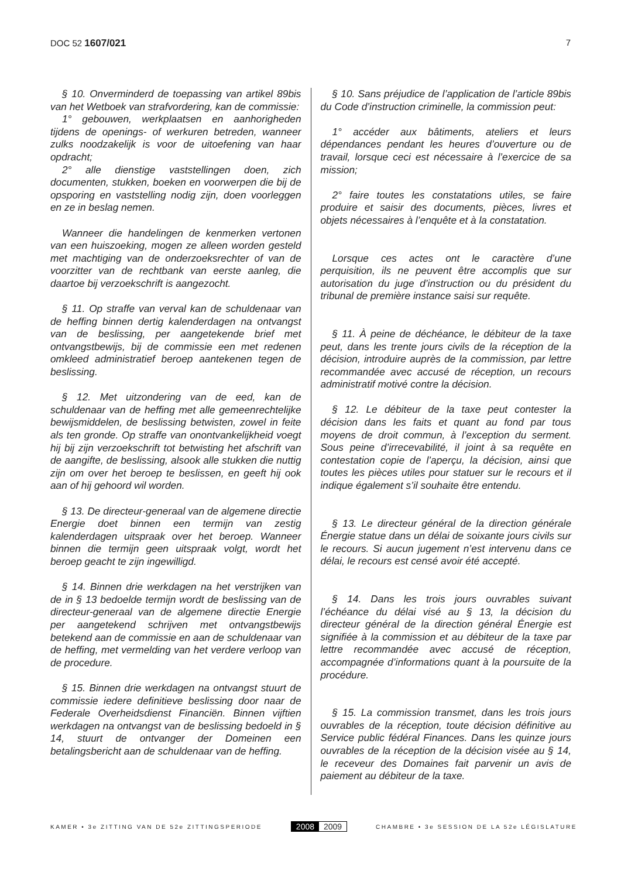DOC 52 1607/021 7
§ 10. Onverminderd de toepassing van artikel 89bis van het Wetboek van strafvordering, kan de commissie:
1° gebouwen, werkplaatsen en aanhorigheden tijdens de openings- of werkuren betreden, wanneer zulks noodzakelijk is voor de uitoefening van haar opdracht;
2° alle dienstige vaststellingen doen, zich documenten, stukken, boeken en voorwerpen die bij de opsporing en vaststelling nodig zijn, doen voorleggen en ze in beslag nemen.
Wanneer die handelingen de kenmerken vertonen van een huiszoeking, mogen ze alleen worden gesteld met machtiging van de onderzoeksrechter of van de voorzitter van de rechtbank van eerste aanleg, die daartoe bij verzoekschrift is aangezocht.
§ 11. Op straffe van verval kan de schuldenaar van de heffing binnen dertig kalenderdagen na ontvangst van de beslissing, per aangetekende brief met ontvangstbewijs, bij de commissie een met redenen omkleed administratief beroep aantekenen tegen de beslissing.
§ 12. Met uitzondering van de eed, kan de schuldenaar van de heffing met alle gemeenrechtelijke bewijsmiddelen, de beslissing betwisten, zowel in feite als ten gronde. Op straffe van onontvankelijkheid voegt hij bij zijn verzoekschrift tot betwisting het afschrift van de aangifte, de beslissing, alsook alle stukken die nuttig zijn om over het beroep te beslissen, en geeft hij ook aan of hij gehoord wil worden.
§ 13. De directeur-generaal van de algemene directie Energie doet binnen een termijn van zestig kalenderdagen uitspraak over het beroep. Wanneer binnen die termijn geen uitspraak volgt, wordt het beroep geacht te zijn ingewilligd.
§ 14. Binnen drie werkdagen na het verstrijken van de in § 13 bedoelde termijn wordt de beslissing van de directeur-generaal van de algemene directie Energie per aangetekend schrijven met ontvangstbewijs betekend aan de commissie en aan de schuldenaar van de heffing, met vermelding van het verdere verloop van de procedure.
§ 15. Binnen drie werkdagen na ontvangst stuurt de commissie iedere definitieve beslissing door naar de Federale Overheidsdienst Financiën. Binnen vijftien werkdagen na ontvangst van de beslissing bedoeld in § 14, stuurt de ontvanger der Domeinen een betalingsbericht aan de schuldenaar van de heffing.
§ 10. Sans préjudice de l’application de l’article 89bis du Code d’instruction criminelle, la commission peut:
1° accéder aux bâtiments, ateliers et leurs dépendances pendant les heures d’ouverture ou de travail, lorsque ceci est nécessaire à l’exercice de sa mission;
2° faire toutes les constatations utiles, se faire produire et saisir des documents, pièces, livres et objets nécessaires à l’enquête et à la constatation.
Lorsque ces actes ont le caractère d’une perquisition, ils ne peuvent être accomplis que sur autorisation du juge d’instruction ou du président du tribunal de première instance saisi sur requête.
§ 11. À peine de déchéance, le débiteur de la taxe peut, dans les trente jours civils de la réception de la décision, introduire auprès de la commission, par lettre recommandée avec accusé de réception, un recours administratif motivé contre la décision.
§ 12. Le débiteur de la taxe peut contester la décision dans les faits et quant au fond par tous moyens de droit commun, à l’exception du serment. Sous peine d’irrecevabilité, il joint à sa requête en contestation copie de l’aperçu, la décision, ainsi que toutes les pièces utiles pour statuer sur le recours et il indique également s’il souhaite être entendu.
§ 13. Le directeur général de la direction générale Énergie statue dans un délai de soixante jours civils sur le recours. Si aucun jugement n’est intervenu dans ce délai, le recours est censé avoir été accepté.
§ 14. Dans les trois jours ouvrables suivant l’échéance du délai visé au § 13, la décision du directeur général de la direction général Énergie est signifiée à la commission et au débiteur de la taxe par lettre recommandée avec accusé de réception, accompagnée d’informations quant à la poursuite de la procédure.
§ 15. La commission transmet, dans les trois jours ouvrables de la réception, toute décision définitive au Service public fédéral Finances. Dans les quinze jours ouvrables de la réception de la décision visée au § 14, le receveur des Domaines fait parvenir un avis de paiement au débiteur de la taxe.
KAMER • 3e ZITTING VAN DE 52e ZITTINGSPERIODE
2008 2009
CHAMBRE • 3e SESSION DE LA 52e LÉGISLATURE